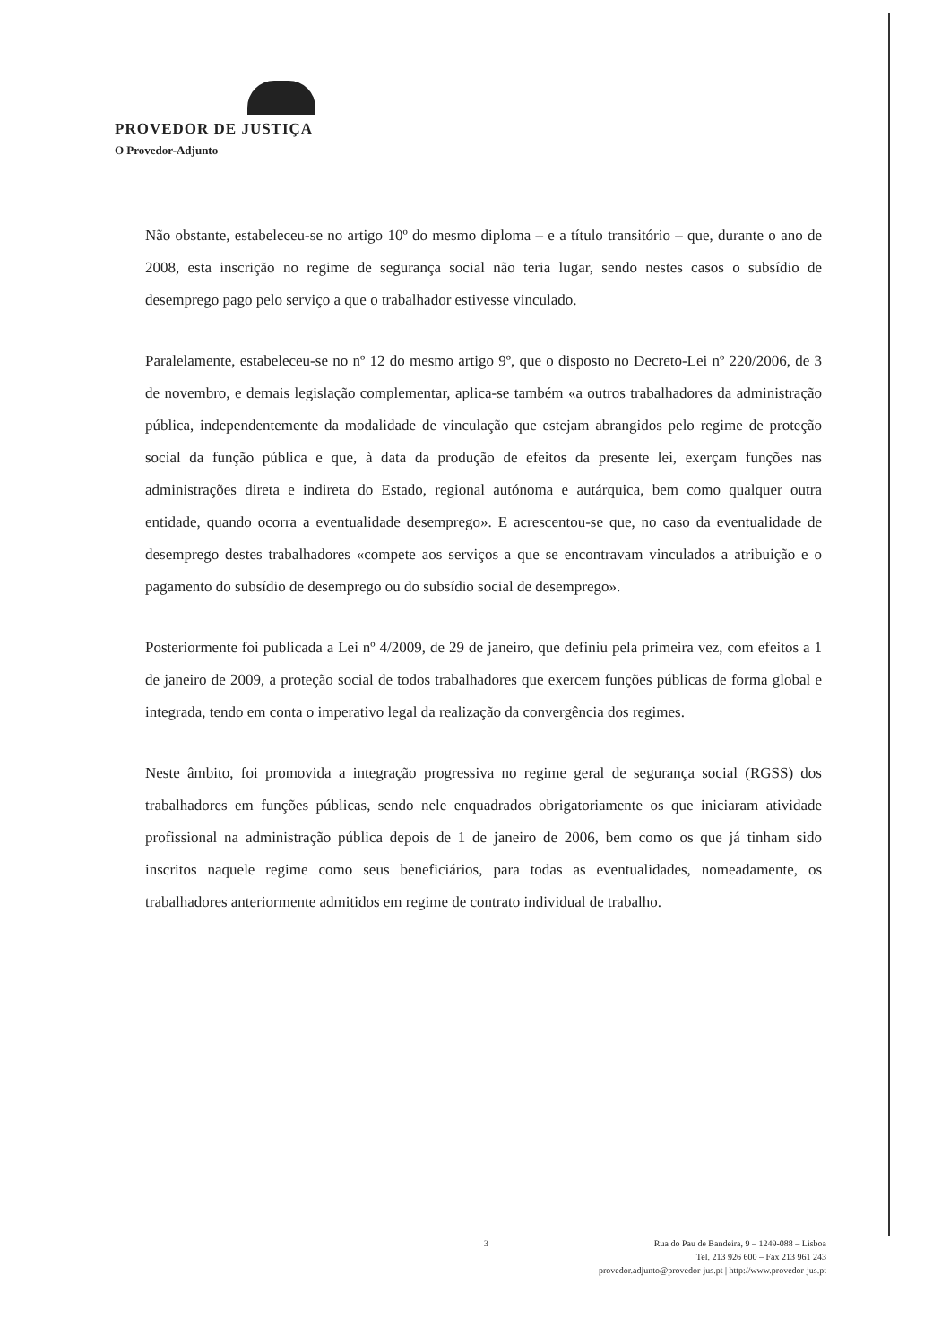PROVEDOR DE JUSTIÇA
O Provedor-Adjunto
Não obstante, estabeleceu-se no artigo 10º do mesmo diploma – e a título transitório – que, durante o ano de 2008, esta inscrição no regime de segurança social não teria lugar, sendo nestes casos o subsídio de desemprego pago pelo serviço a que o trabalhador estivesse vinculado.
Paralelamente, estabeleceu-se no nº 12 do mesmo artigo 9º, que o disposto no Decreto-Lei nº 220/2006, de 3 de novembro, e demais legislação complementar, aplica-se também «a outros trabalhadores da administração pública, independentemente da modalidade de vinculação que estejam abrangidos pelo regime de proteção social da função pública e que, à data da produção de efeitos da presente lei, exerçam funções nas administrações direta e indireta do Estado, regional autónoma e autárquica, bem como qualquer outra entidade, quando ocorra a eventualidade desemprego». E acrescentou-se que, no caso da eventualidade de desemprego destes trabalhadores «compete aos serviços a que se encontravam vinculados a atribuição e o pagamento do subsídio de desemprego ou do subsídio social de desemprego».
Posteriormente foi publicada a Lei nº 4/2009, de 29 de janeiro, que definiu pela primeira vez, com efeitos a 1 de janeiro de 2009, a proteção social de todos trabalhadores que exercem funções públicas de forma global e integrada, tendo em conta o imperativo legal da realização da convergência dos regimes.
Neste âmbito, foi promovida a integração progressiva no regime geral de segurança social (RGSS) dos trabalhadores em funções públicas, sendo nele enquadrados obrigatoriamente os que iniciaram atividade profissional na administração pública depois de 1 de janeiro de 2006, bem como os que já tinham sido inscritos naquele regime como seus beneficiários, para todas as eventualidades, nomeadamente, os trabalhadores anteriormente admitidos em regime de contrato individual de trabalho.
3
Rua do Pau de Bandeira, 9 – 1249-088 – Lisboa
Tel. 213 926 600 – Fax 213 961 243
provedor.adjunto@provedor-jus.pt | http://www.provedor-jus.pt